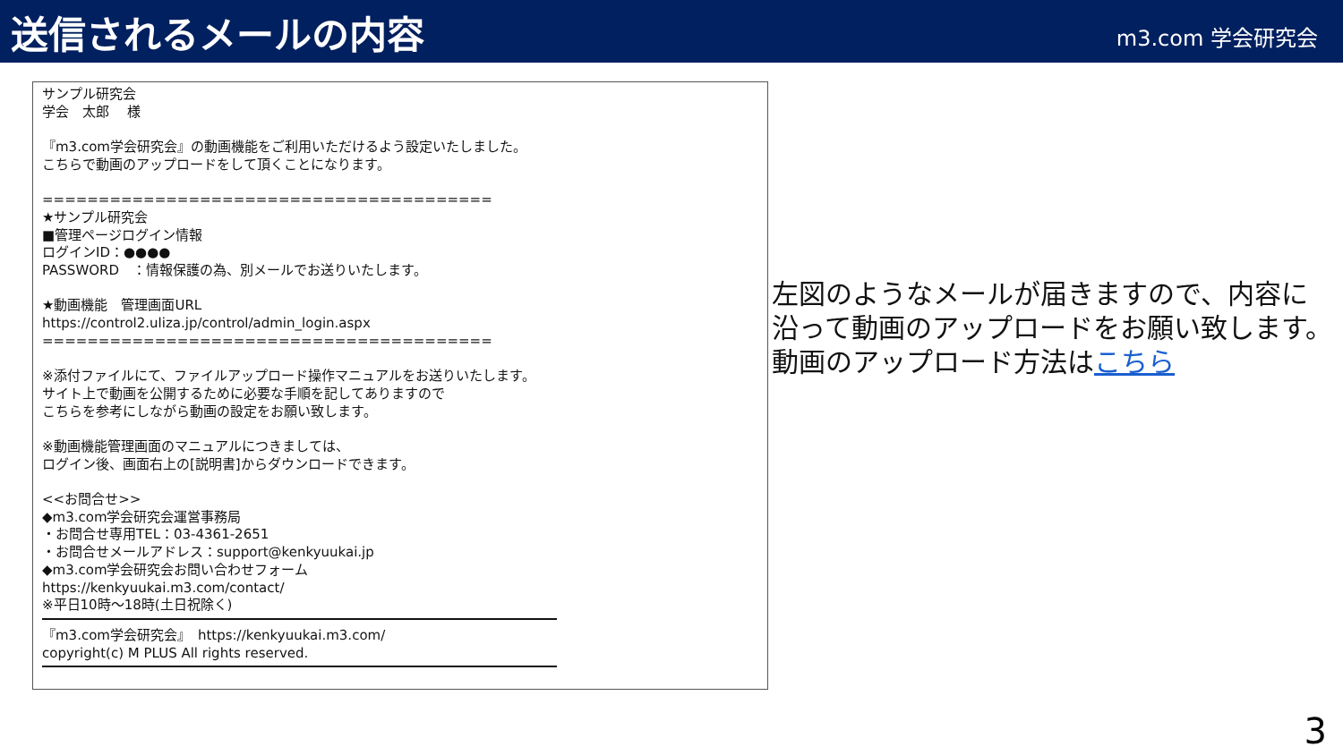送信されるメールの内容
m3.com 学会研究会
サンプル研究会
学会　太郎　 様
『m3.com学会研究会』の動画機能をご利用いただけるよう設定いたしました。
こちらで動画のアップロードをして頂くことになります。
========================================
★サンプル研究会
■管理ページログイン情報
ログインID：●●●●
PASSWORD　：情報保護の為、別メールでお送りいたします。
★動画機能　管理画面URL
https://control2.uliza.jp/control/admin_login.aspx
========================================
※添付ファイルにて、ファイルアップロード操作マニュアルをお送りいたします。
サイト上で動画を公開するために必要な手順を記してありますので
こちらを参考にしながら動画の設定をお願い致します。
※動画機能管理画面のマニュアルにつきましては、
ログイン後、画面右上の[説明書]からダウンロードできます。
<<お問合せ>>
◆m3.com学会研究会運営事務局
・お問合せ専用TEL：03-4361-2651
・お問合せメールアドレス：support@kenkyuukai.jp
◆m3.com学会研究会お問い合わせフォーム
https://kenkyuukai.m3.com/contact/
※平日10時～18時(土日祝除く)
『m3.com学会研究会』　https://kenkyuukai.m3.com/
copyright(c) M PLUS All rights reserved.
左図のようなメールが届きますので、内容に
沿って動画のアップロードをお願い致します。
動画のアップロード方法はこちら
3